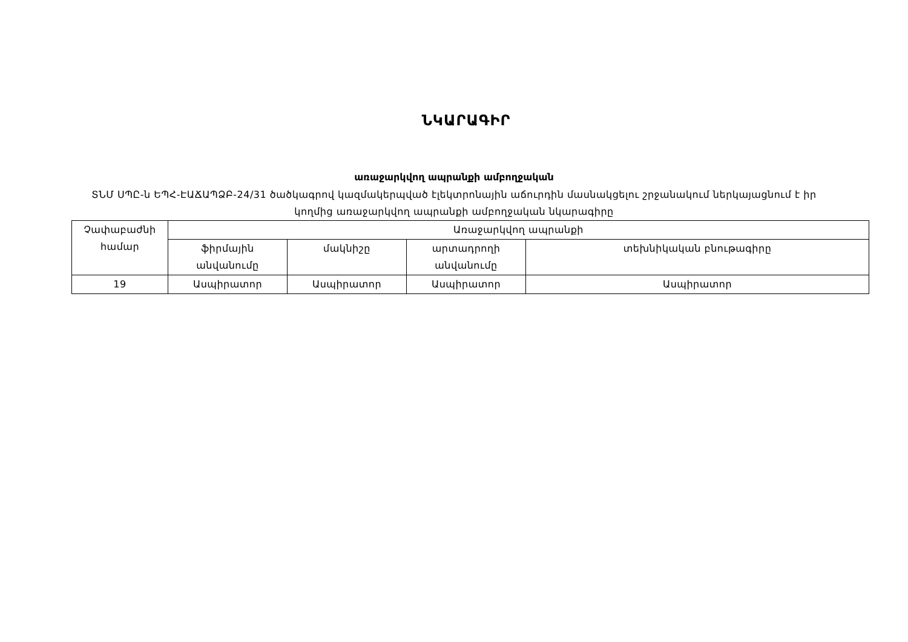ՆԿԱՐԱԳԻՐ
առաջարկվող ապրանքի ամբողջական
ՏՆՄ ՍՊԸ-ն ԵՊՀ-ԷԱՃԱՊՁԲ-24/31 ծածկագրով կազմակերպված էլեկտրոնային աճուրդին մասնակցելու շրջանակում ներկայացնում է իր կողմից առաջարկվող ապրանքի ամբողջական նկարագիրը
| Չափաբաժնի համար | Առաջարկվող ապրանքի | | | |
| | ֆիրմային անվանումը | մակնիշը | արտադրողի անվանումը | տեխնիկական բնութագիրը |
| 19 | Ասպիրատոր | Ասպիրատոր | Ասպիրատոր | Ասպիրատոր |